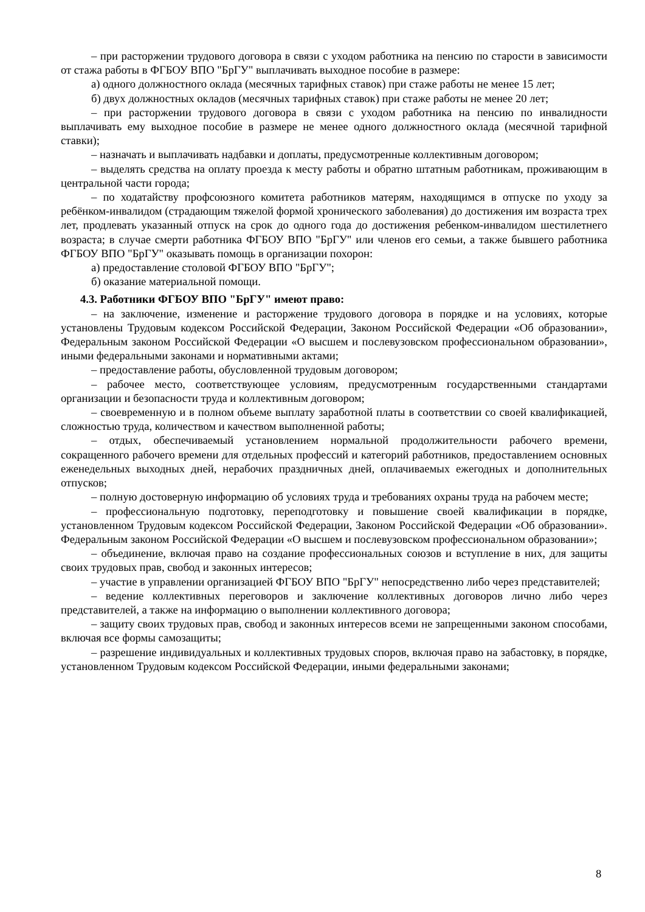– при расторжении трудового договора в связи с уходом работника на пенсию по старости в зависимости от стажа работы в ФГБОУ ВПО "БрГУ" выплачивать выходное пособие в размере:
а) одного должностного оклада (месячных тарифных ставок) при стаже работы не менее 15 лет;
б) двух должностных окладов (месячных тарифных ставок) при стаже работы не менее 20 лет;
– при расторжении трудового договора в связи с уходом работника на пенсию по инвалидности выплачивать ему выходное пособие в размере не менее одного должностного оклада (месячной тарифной ставки);
– назначать и выплачивать надбавки и доплаты, предусмотренные коллективным договором;
– выделять средства на оплату проезда к месту работы и обратно штатным работникам, проживающим в центральной части города;
– по ходатайству профсоюзного комитета работников матерям, находящимся в отпуске по уходу за ребёнком-инвалидом (страдающим тяжелой формой хронического заболевания) до достижения им возраста трех лет, продлевать указанный отпуск на срок до одного года до достижения ребенком-инвалидом шестилетнего возраста; в случае смерти работника ФГБОУ ВПО "БрГУ" или членов его семьи, а также бывшего работника ФГБОУ ВПО "БрГУ" оказывать помощь в организации похорон:
а) предоставление столовой ФГБОУ ВПО "БрГУ";
б) оказание материальной помощи.
4.3. Работники ФГБОУ ВПО "БрГУ" имеют право:
– на заключение, изменение и расторжение трудового договора в порядке и на условиях, которые установлены Трудовым кодексом Российской Федерации, Законом Российской Федерации «Об образовании», Федеральным законом Российской Федерации «О высшем и послевузовском профессиональном образовании», иными федеральными законами и нормативными актами;
– предоставление работы, обусловленной трудовым договором;
– рабочее место, соответствующее условиям, предусмотренным государственными стандартами организации и безопасности труда и коллективным договором;
– своевременную и в полном объеме выплату заработной платы в соответствии со своей квалификацией, сложностью труда, количеством и качеством выполненной работы;
– отдых, обеспечиваемый установлением нормальной продолжительности рабочего времени, сокращенного рабочего времени для отдельных профессий и категорий работников, предоставлением основных еженедельных выходных дней, нерабочих праздничных дней, оплачиваемых ежегодных и дополнительных отпусков;
– полную достоверную информацию об условиях труда и требованиях охраны труда на рабочем месте;
– профессиональную подготовку, переподготовку и повышение своей квалификации в порядке, установленном Трудовым кодексом Российской Федерации, Законом Российской Федерации «Об образовании». Федеральным законом Российской Федерации «О высшем и послевузовском профессиональном образовании»;
– объединение, включая право на создание профессиональных союзов и вступление в них, для защиты своих трудовых прав, свобод и законных интересов;
– участие в управлении организацией ФГБОУ ВПО "БрГУ" непосредственно либо через представителей;
– ведение коллективных переговоров и заключение коллективных договоров лично либо через представителей, а также на информацию о выполнении коллективного договора;
– защиту своих трудовых прав, свобод и законных интересов всеми не запрещенными законом способами, включая все формы самозащиты;
– разрешение индивидуальных и коллективных трудовых споров, включая право на забастовку, в порядке, установленном Трудовым кодексом Российской Федерации, иными федеральными законами;
8